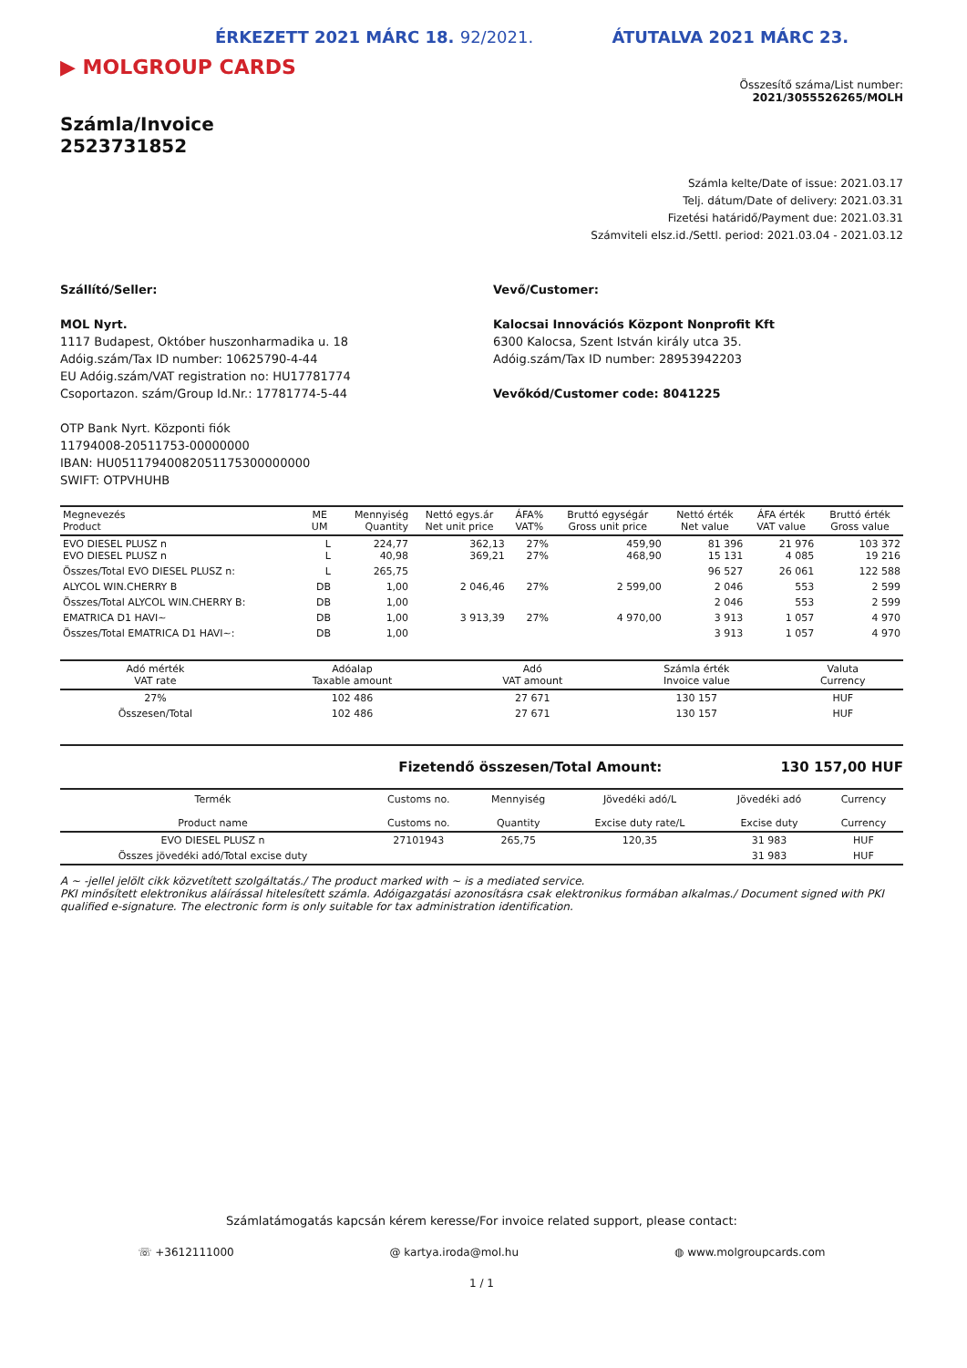ÉRKEZETT 2021 MÁRC 18. 92/2021. ÁTUTALVA 2021 MÁRC 23.
▶ MOLGROUP CARDS
Összesítő száma/List number:
2021/3055526265/MOLH
Számla/Invoice
2523731852
Számla kelte/Date of issue: 2021.03.17
Telj. dátum/Date of delivery: 2021.03.31
Fizetési határidő/Payment due: 2021.03.31
Számviteli elsz.id./Settl. period: 2021.03.04 - 2021.03.12
Szállító/Seller:
MOL Nyrt.
1117 Budapest, Október huszonharmadika u. 18
Adóig.szám/Tax ID number: 10625790-4-44
EU Adóig.szám/VAT registration no: HU17781774
Csoportazon. szám/Group Id.Nr.: 17781774-5-44
OTP Bank Nyrt. Központi fiók
11794008-20511753-00000000
IBAN: HU05117940082051175300000000
SWIFT: OTPVHUHB
Vevő/Customer:
Kalocsai Innovációs Központ Nonprofit Kft
6300 Kalocsa, Szent István király utca 35.
Adóig.szám/Tax ID number: 28953942203
Vevőkód/Customer code: 8041225
| Megnevezés Product | ME UM | Mennyiség Quantity | Nettó egys.ár Net unit price | ÁFA% VAT% | Bruttó egységár Gross unit price | Nettó érték Net value | ÁFA érték VAT value | Bruttó érték Gross value |
| --- | --- | --- | --- | --- | --- | --- | --- | --- |
| EVO DIESEL PLUSZ n EVO DIESEL PLUSZ n | L L | 224,77 40,98 | 362,13 369,21 | 27% 27% | 459,90 468,90 | 81 396 15 131 | 21 976 4 085 | 103 372 19 216 |
| Összes/Total EVO DIESEL PLUSZ n: | L | 265,75 | | | | 96 527 | 26 061 | 122 588 |
| ALYCOL WIN.CHERRY B | DB | 1,00 | 2 046,46 | 27% | 2 599,00 | 2 046 | 553 | 2 599 |
| Összes/Total ALYCOL WIN.CHERRY B: | DB | 1,00 | | | | 2 046 | 553 | 2 599 |
| EMATRICA D1 HAVI~ | DB | 1,00 | 3 913,39 | 27% | 4 970,00 | 3 913 | 1 057 | 4 970 |
| Összes/Total EMATRICA D1 HAVI~: | DB | 1,00 | | | | 3 913 | 1 057 | 4 970 |
| Adó mérték VAT rate | Adóalap Taxable amount | Adó VAT amount | Számla érték Invoice value | Valuta Currency |
| --- | --- | --- | --- | --- |
| 27% | 102 486 | 27 671 | 130 157 | HUF |
| Összesen/Total | 102 486 | 27 671 | 130 157 | HUF |
Fizetendő összesen/Total Amount: 130 157,00 HUF
| Termék Product name | Customs no. Customs no. | Mennyiség Quantity | Jövedéki adó/L Excise duty rate/L | Jövedéki adó Excise duty | Currency Currency |
| --- | --- | --- | --- | --- | --- |
| EVO DIESEL PLUSZ n | 27101943 | 265,75 | 120,35 | 31 983 | HUF |
| Összes jövedéki adó/Total excise duty | | | | 31 983 | HUF |
A ~ -jellel jelölt cikk közvetített szolgáltatás./ The product marked with ~ is a mediated service.
PKI minősített elektronikus aláírással hitelesített számla. Adóigazgatási azonosításra csak elektronikus formában alkalmas./ Document signed with PKI qualified e-signature. The electronic form is only suitable for tax administration identification.
Számlatámogatás kapcsán kérem keresse/For invoice related support, please contact:
☏ +3612111000 @ kartya.iroda@mol.hu ◍ www.molgroupcards.com
1 / 1